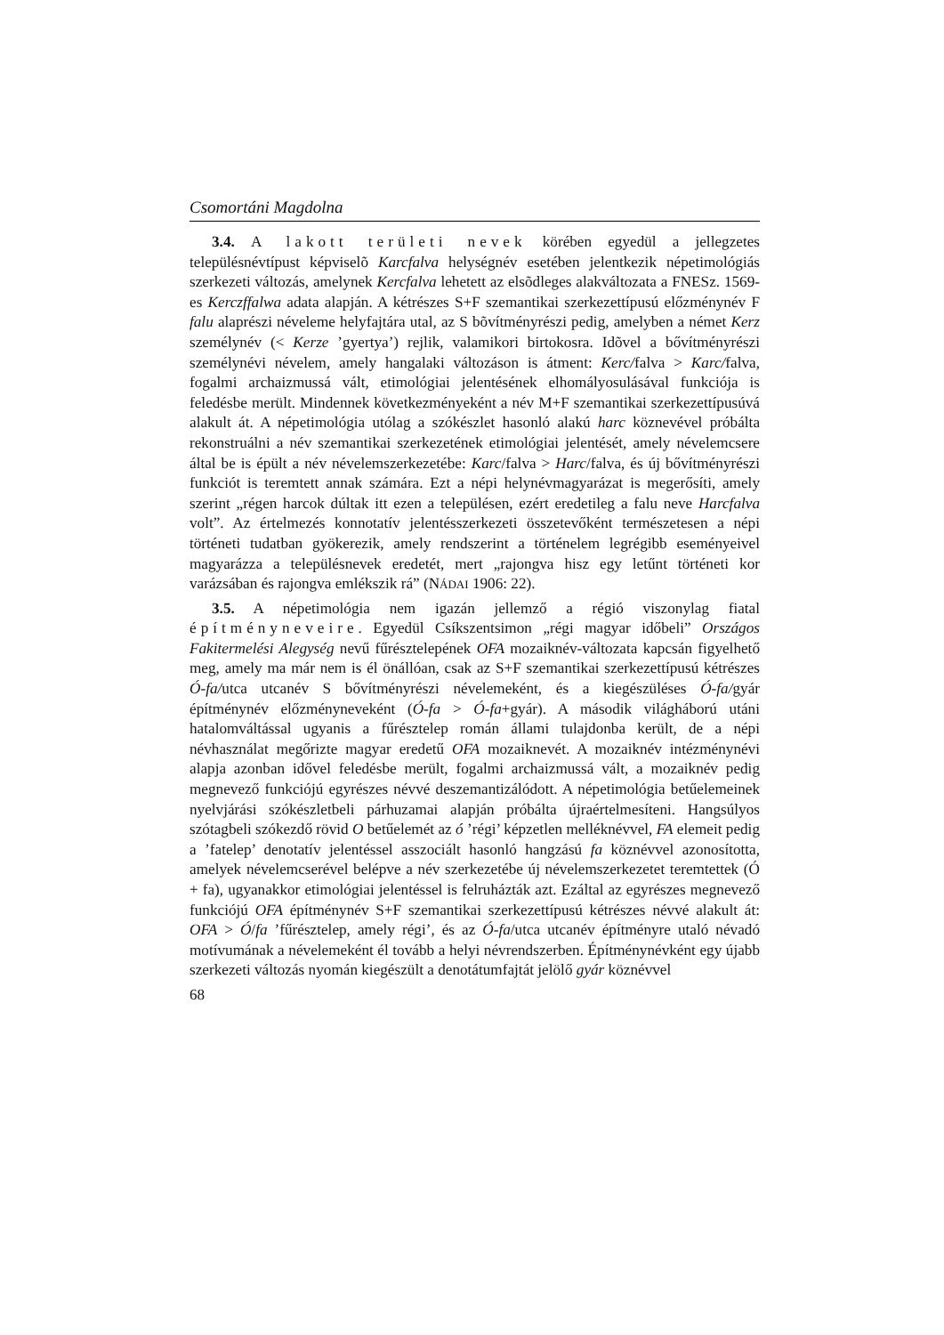Csomortáni Magdolna
3.4. A lakott területi nevek körében egyedül a jellegzetes településnévtípust képviselõ Karcfalva helységnév esetében jelentkezik népetimológiás szerkezeti változás, amelynek Kercfalva lehetett az elsõdleges alakváltozata a FNESz. 1569-es Kerczffalwa adata alapján. A kétrészes S+F szemantikai szerkezettípusú előzménynév F falu alaprészi néveleme helyfajtára utal, az S bõvítményrészi pedig, amelyben a német Kerz személynév (< Kerze ’gyertya’) rejlik, valamikori birtokosra. Idõvel a bővítményrészi személynévi névelem, amely hangalaki változáson is átment: Kerc/falva > Karc/falva, fogalmi archaizmussá vált, etimológiai jelentésének elhomályosulásával funkciója is feledésbe merült. Mindennek következményeként a név M+F szemantikai szerkezettípusúvá alakult át. A népetimológia utólag a szókészlet hasonló alakú harc köznevével próbálta rekonstruálni a név szemantikai szerkezetének etimológiai jelentését, amely névelemcsere által be is épült a név névelemszerkezetébe: Karc/falva > Harc/falva, és új bővítményrészi funkciót is teremtett annak számára. Ezt a népi helynévmagyarázat is megerősíti, amely szerint „régen harcok dúltak itt ezen a településen, ezért eredetileg a falu neve Harcfalva volt”. Az értelmezés konnotatív jelentésszerkezeti összetevőként természetesen a népi történeti tudatban gyökerezik, amely rendszerint a történelem legrégibb eseményeivel magyarázza a településnevek eredetét, mert „rajongva hisz egy letűnt történeti kor varázsában és rajongva emlékszik rá” (NÁDAI 1906: 22).
3.5. A népetimológia nem igazán jellemző a régió viszonylag fiatal építményneveire. Egyedül Csíkszentsimon „régi magyar időbeli” Országos Fakitermelési Alegység nevű fűrésztelepének OFA mozaiknév-változata kapcsán figyelhető meg, amely ma már nem is él önállóan, csak az S+F szemantikai szerkezettípusú kétrészes Ó-fa/utca utcanév S bővítményrészi névelemeként, és a kiegészüléses Ó-fa/gyár építménynév előzményneveként (Ó-fa > Ó-fa+gyár). A második világháború utáni hatalomváltással ugyanis a fűrésztelep román állami tulajdonba került, de a népi névhasználat megőrizte magyar eredetű OFA mozaiknevét. A mozaiknév intézménynévi alapja azonban idővel feledésbe merült, fogalmi archaizmussá vált, a mozaiknév pedig megnevező funkciójú egyrészes névvé deszemantizálódott. A népetimológia betűelemeinek nyelvjárási szókészletbeli párhuzamai alapján próbálta újraértelmesíteni. Hangsúlyos szótagbeli szókezdő rövid O betűelemét az ó ’régi’ képzetlen melléknévvel, FA elemeit pedig a ’fatelep’ denotatív jelentéssel asszociált hasonló hangzású fa köznévvel azonosította, amelyek névelemcserével belépve a név szerkezetébe új névelemszerkezetet teremtettek (Ó + fa), ugyanakkor etimológiai jelentéssel is felruházták azt. Ezáltal az egyrészes megnevező funkciójú OFA építménynév S+F szemantikai szerkezettípusú kétrészes névvé alakult át: OFA > Ó/fa ’fűrésztelep, amely régi’, és az Ó-fa/utca utcanév építményre utaló névadó motívumának a névelemeként él tovább a helyi névrendszerben. Építménynévként egy újabb szerkezeti változás nyomán kiegészült a denotátumfajtát jelölő gyár köznévvel
68